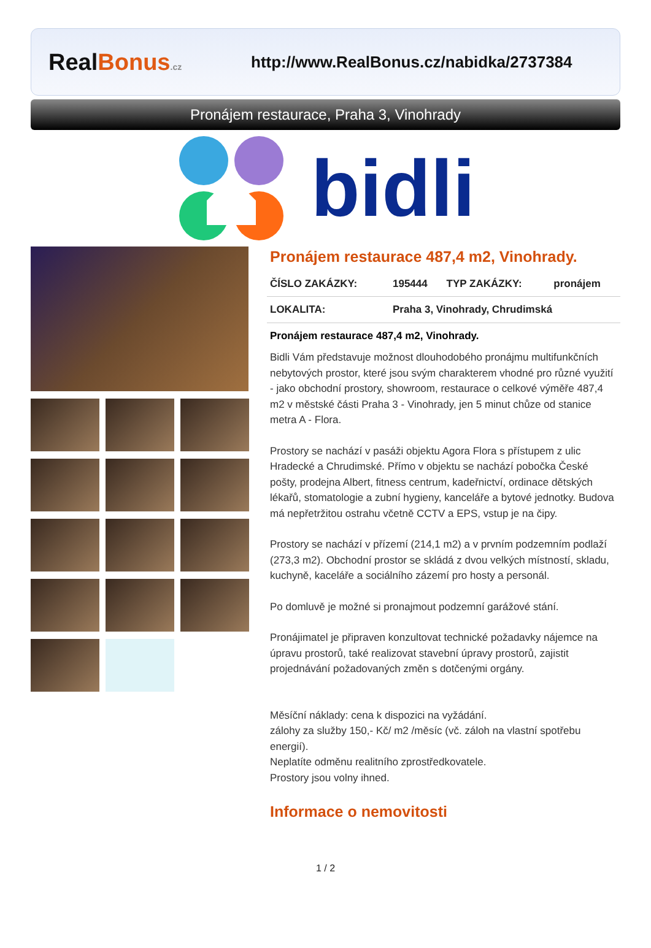Real Bonus.cz
http://www.RealBonus.cz/nabidka/2737384
Pronájem restaurace, Praha 3, Vinohrady
bidli
Pronájem restaurace 487,4 m2, Vinohrady.
| ČÍSLO ZAKÁZKY: | 195444 | TYP ZAKÁZKY: | pronájem |
| LOKALITA: | Praha 3, Vinohrady, Chrudimská | | |
Pronájem restaurace 487,4 m2, Vinohrady.
Bidli Vám představuje možnost dlouhodobého pronájmu multifunkčních nebytových prostor, které jsou svým charakterem vhodné pro různé využití - jako obchodní prostory, showroom, restaurace o celkové výměře 487,4 m2 v městské části Praha 3 - Vinohrady, jen 5 minut chůze od stanice metra A - Flora.
Prostory se nachází v pasáži objektu Agora Flora s přístupem z ulic Hradecké a Chrudimské. Přímo v objektu se nachází pobočka České pošty, prodejna Albert, fitness centrum, kadeřnictví, ordinace dětských lékařů, stomatologie a zubní hygieny, kanceláře a bytové jednotky. Budova má nepřetržitou ostrahu včetně CCTV a EPS, vstup je na čipy.
Prostory se nachází v přízemí (214,1 m2) a v prvním podzemním podlaží (273,3 m2). Obchodní prostor se skládá z dvou velkých místností, skladu, kuchyně, kaceláře a sociálního zázemí pro hosty a personál.
Po domluvě je možné si pronajmout podzemní garážové stání.
Pronájimatel je připraven konzultovat technické požadavky nájemce na úpravu prostorů, také realizovat stavební úpravy prostorů, zajistit projednávání požadovaných změn s dotčenými orgány.
Měsíční náklady: cena k dispozici na vyžádání.
zálohy za služby 150,- Kč/ m2 /měsíc (vč. záloh na vlastní spotřebu energií).
Neplatíte odměnu realitního zprostředkovatele.
Prostory jsou volny ihned.
Informace o nemovitosti
1 / 2